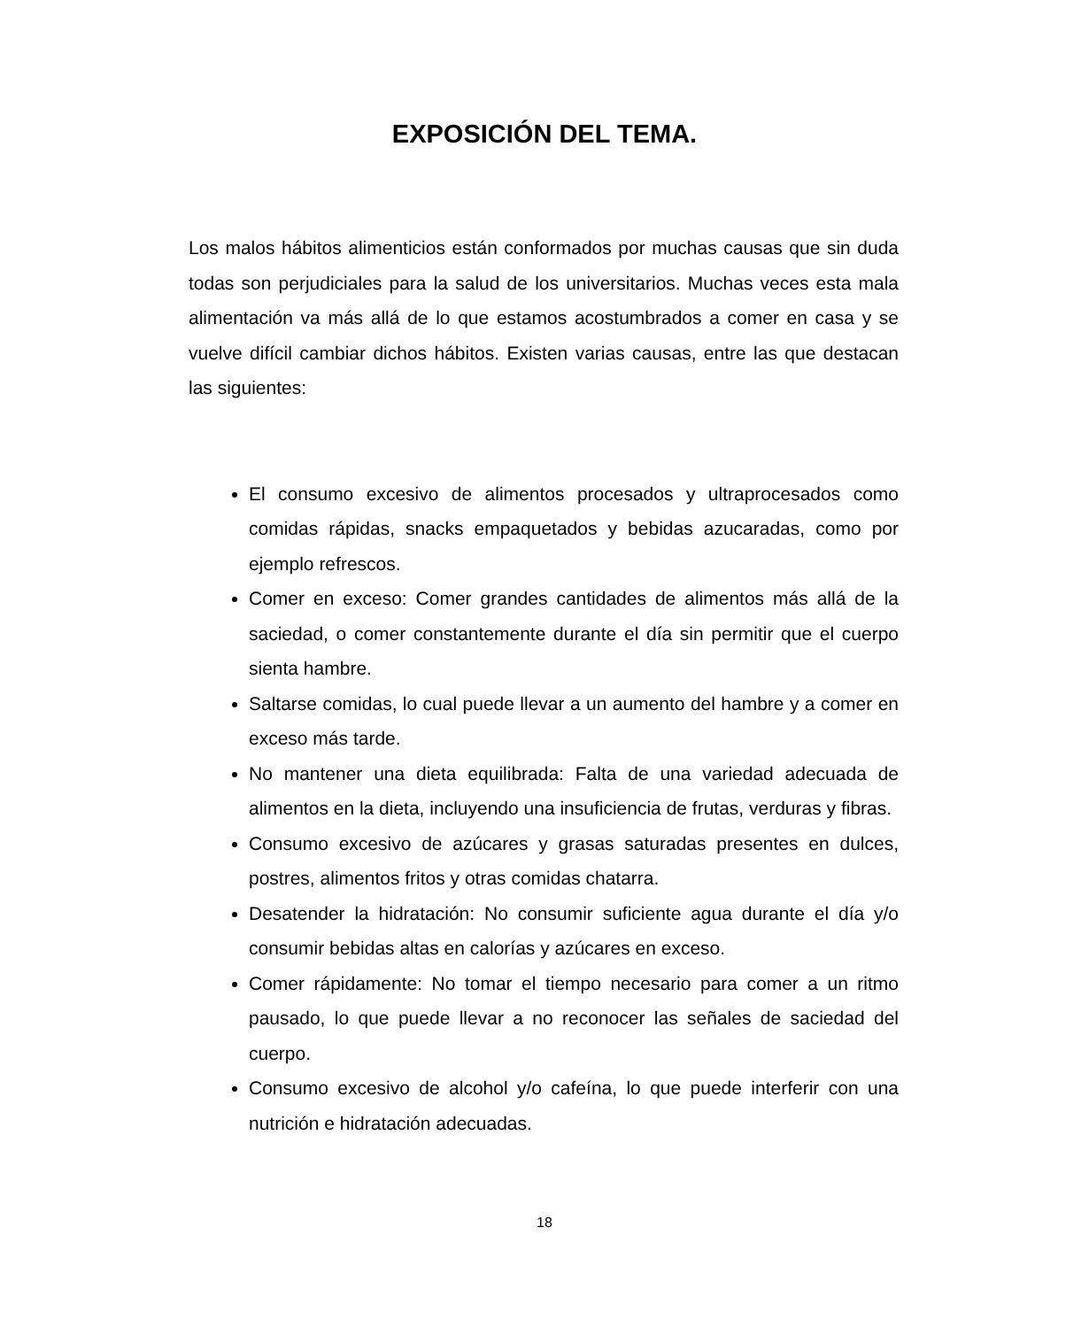EXPOSICIÓN DEL TEMA.
Los malos hábitos alimenticios están conformados por muchas causas que sin duda todas son perjudiciales para la salud de los universitarios. Muchas veces esta mala alimentación va más allá de lo que estamos acostumbrados a comer en casa y se vuelve difícil cambiar dichos hábitos. Existen varias causas, entre las que destacan las siguientes:
El consumo excesivo de alimentos procesados y ultraprocesados como comidas rápidas, snacks empaquetados y bebidas azucaradas, como por ejemplo refrescos.
Comer en exceso: Comer grandes cantidades de alimentos más allá de la saciedad, o comer constantemente durante el día sin permitir que el cuerpo sienta hambre.
Saltarse comidas, lo cual puede llevar a un aumento del hambre y a comer en exceso más tarde.
No mantener una dieta equilibrada: Falta de una variedad adecuada de alimentos en la dieta, incluyendo una insuficiencia de frutas, verduras y fibras.
Consumo excesivo de azúcares y grasas saturadas presentes en dulces, postres, alimentos fritos y otras comidas chatarra.
Desatender la hidratación: No consumir suficiente agua durante el día y/o consumir bebidas altas en calorías y azúcares en exceso.
Comer rápidamente: No tomar el tiempo necesario para comer a un ritmo pausado, lo que puede llevar a no reconocer las señales de saciedad del cuerpo.
Consumo excesivo de alcohol y/o cafeína, lo que puede interferir con una nutrición e hidratación adecuadas.
18